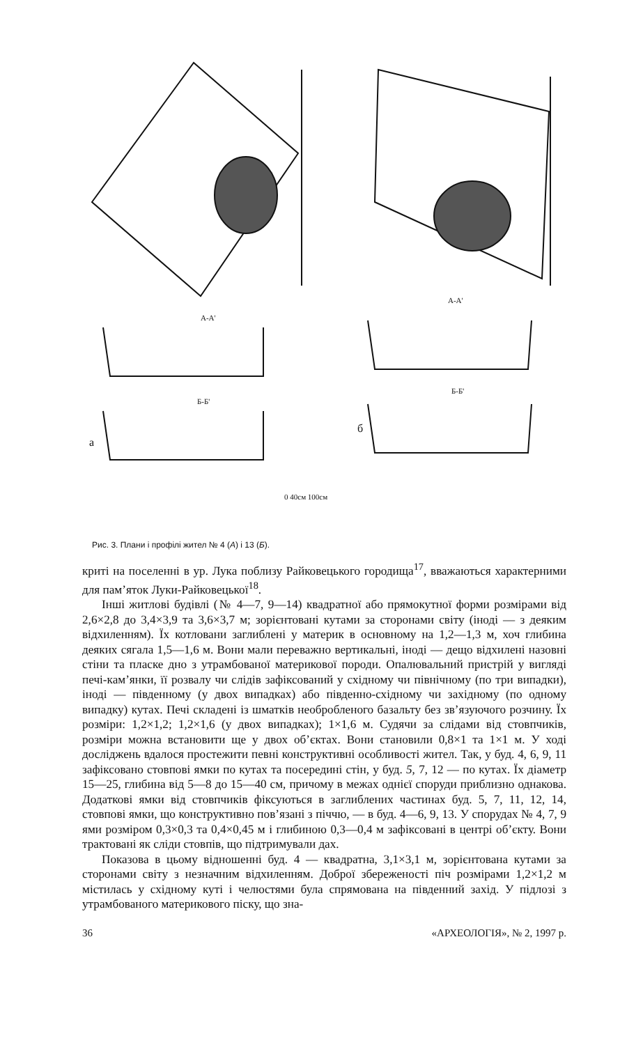а
б
А-А'
А-А'
Б-Б'
Б-Б'
0 40см 100см
Рис. 3. Плани і профілі жител № 4 (А) і 13 (Б).
криті на поселенні в ур. Лука поблизу Райковецького городища<sup>17</sup>, вважаються характерними для пам’яток Луки-Райковецької<sup>18</sup>.
Інші житлові будівлі (№ 4—7, 9—14) квадратної або прямокутної форми розмірами від 2,6×2,8 до 3,4×3,9 та 3,6×3,7 м; зорієнтовані кутами за сторонами світу (іноді — з деяким відхиленням). Їх котловани заглиблені у материк в основному на 1,2—1,3 м, хоч глибина деяких сягала 1,5—1,6 м. Вони мали переважно вертикальні, іноді — дещо відхилені назовні стіни та пласке дно з утрамбованої материкової породи. Опалювальний пристрій у вигляді печі-кам’янки, її розвалу чи слідів зафіксований у східному чи північному (по три випадки), іноді — південному (у двох випадках) або південно-східному чи західному (по одному випадку) кутах. Печі складені із шматків необробленого базальту без зв’язуючого розчину. Їх розміри: 1,2×1,2; 1,2×1,6 (у двох випадках); 1×1,6 м. Судячи за слідами від стовпчиків, розміри можна встановити ще у двох об’єктах. Вони становили 0,8×1 та 1×1 м. У ході досліджень вдалося простежити певні конструктивні особливості жител. Так, у буд. 4, 6, 9, 11 зафіксовано стовпові ямки по кутах та посередині стін, у буд. 5, 7, 12 — по кутах. Їх діаметр 15—25, глибина від 5—8 до 15—40 см, причому в межах однієї споруди приблизно однакова. Додаткові ямки від стовпчиків фіксуються в заглиблених частинах буд. 5, 7, 11, 12, 14, стовпові ямки, що конструктивно пов’язані з піччю, — в буд. 4—6, 9, 13. У спорудах № 4, 7, 9 ями розміром 0,3×0,3 та 0,4×0,45 м і глибиною 0,3—0,4 м зафіксовані в центрі об’єкту. Вони трактовані як сліди стовпів, що підтримували дах.
Показова в цьому відношенні буд. 4 — квадратна, 3,1×3,1 м, зорієнтована кутами за сторонами світу з незначним відхиленням. Доброї збереженості піч розмірами 1,2×1,2 м містилась у східному куті і челюстями була спрямована на південний захід. У підлозі з утрамбованого материкового піску, що зна-
36 «АРХЕОЛОГІЯ», № 2, 1997 р.